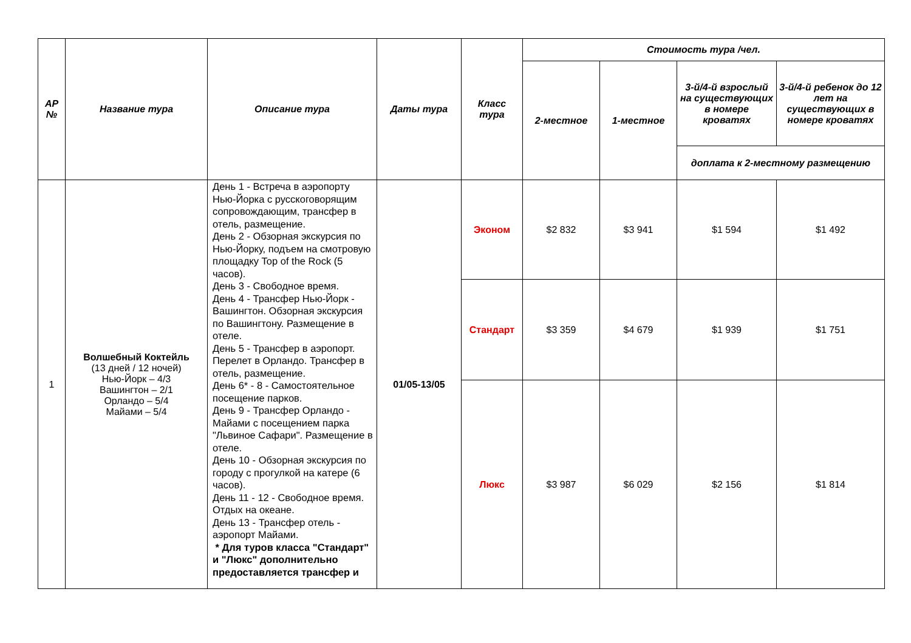| АР № | Название тура | Описание тура | Даты тура | Класс тура | Стоимость тура /чел. | | | |
| --- | --- | --- | --- | --- | --- | --- | --- | --- |
| | | | | | 2-местное | 1-местное | 3-й/4-й взрослый на существующих в номере кроватях | 3-й/4-й ребенок до 12 лет на существующих в номере кроватях |
| | | | | | | | доплата к 2-местному размещению | |
| 1 | Волшебный Коктейль (13 дней / 12 ночей) Нью-Йорк – 4/3 Вашингтон – 2/1 Орландо – 5/4 Майами – 5/4 | День 1 - Встреча в аэропорту Нью-Йорка с русскоговорящим сопровождающим, трансфер в отель, размещение. День 2 - Обзорная экскурсия по Нью-Йорку, подъем на смотровую площадку Top of the Rock (5 часов). День 3 - Свободное время. День 4 - Трансфер Нью-Йорк - Вашингтон. Обзорная экскурсия по Вашингтону. Размещение в отеле. День 5 - Трансфер в аэропорт. Перелет в Орландо. Трансфер в отель, размещение. День 6* - 8 - Самостоятельное посещение парков. День 9 - Трансфер Орландо - Майами с посещением парка "Львиное Сафари". Размещение в отеле. День 10 - Обзорная экскурсия по городу с прогулкой на катере (6 часов). День 11 - 12 - Свободное время. Отдых на океане. День 13 - Трансфер отель - аэропорт Майами. * Для туров класса "Стандарт" и "Люкс" дополнительно предоставляется трансфер и | 01/05-13/05 | Эконом | $2 832 | $3 941 | $1 594 | $1 492 |
| | | | | Стандарт | $3 359 | $4 679 | $1 939 | $1 751 |
| | | | | Люкс | $3 987 | $6 029 | $2 156 | $1 814 |